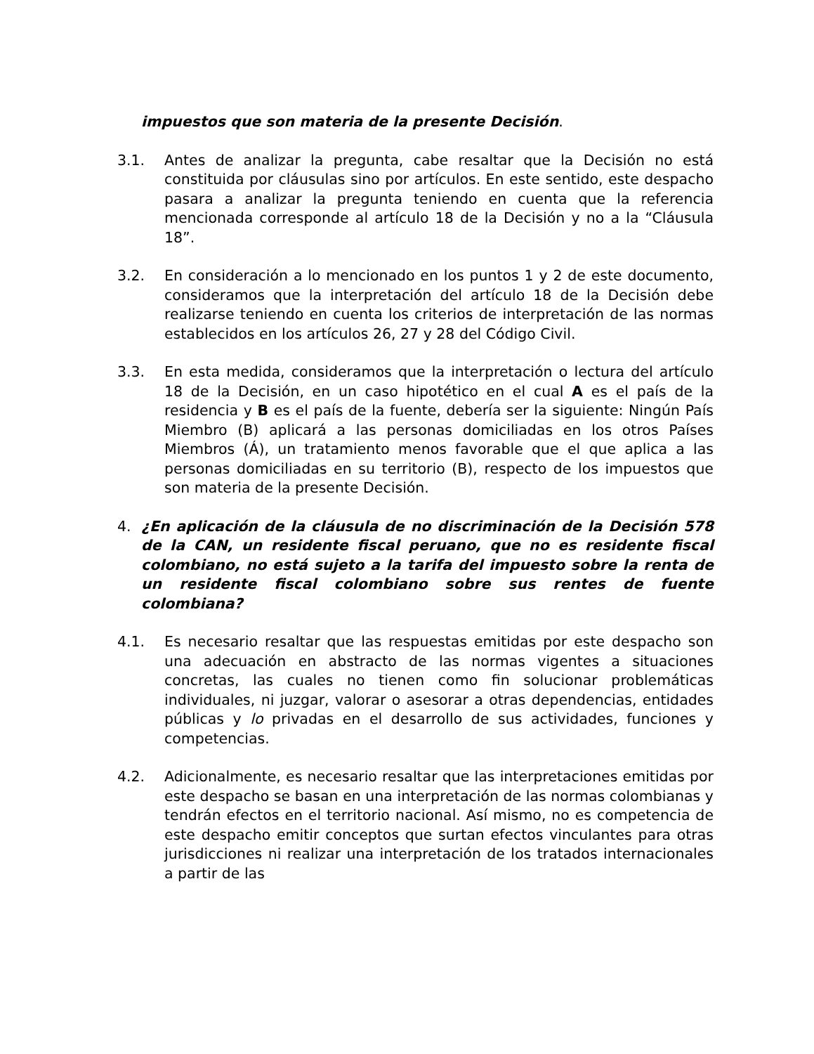impuestos que son materia de la presente Decisión.
3.1. Antes de analizar la pregunta, cabe resaltar que la Decisión no está constituida por cláusulas sino por artículos. En este sentido, este despacho pasara a analizar la pregunta teniendo en cuenta que la referencia mencionada corresponde al artículo 18 de la Decisión y no a la “Cláusula 18”.
3.2. En consideración a lo mencionado en los puntos 1 y 2 de este documento, consideramos que la interpretación del artículo 18 de la Decisión debe realizarse teniendo en cuenta los criterios de interpretación de las normas establecidos en los artículos 26, 27 y 28 del Código Civil.
3.3. En esta medida, consideramos que la interpretación o lectura del artículo 18 de la Decisión, en un caso hipotético en el cual A es el país de la residencia y B es el país de la fuente, debería ser la siguiente: Ningún País Miembro (B) aplicará a las personas domiciliadas en los otros Países Miembros (Á), un tratamiento menos favorable que el que aplica a las personas domiciliadas en su territorio (B), respecto de los impuestos que son materia de la presente Decisión.
4. ¿En aplicación de la cláusula de no discriminación de la Decisión 578 de la CAN, un residente fiscal peruano, que no es residente fiscal colombiano, no está sujeto a la tarifa del impuesto sobre la renta de un residente fiscal colombiano sobre sus rentes de fuente colombiana?
4.1. Es necesario resaltar que las respuestas emitidas por este despacho son una adecuación en abstracto de las normas vigentes a situaciones concretas, las cuales no tienen como fin solucionar problemáticas individuales, ni juzgar, valorar o asesorar a otras dependencias, entidades públicas y lo privadas en el desarrollo de sus actividades, funciones y competencias.
4.2. Adicionalmente, es necesario resaltar que las interpretaciones emitidas por este despacho se basan en una interpretación de las normas colombianas y tendrán efectos en el territorio nacional. Así mismo, no es competencia de este despacho emitir conceptos que surtan efectos vinculantes para otras jurisdicciones ni realizar una interpretación de los tratados internacionales a partir de las